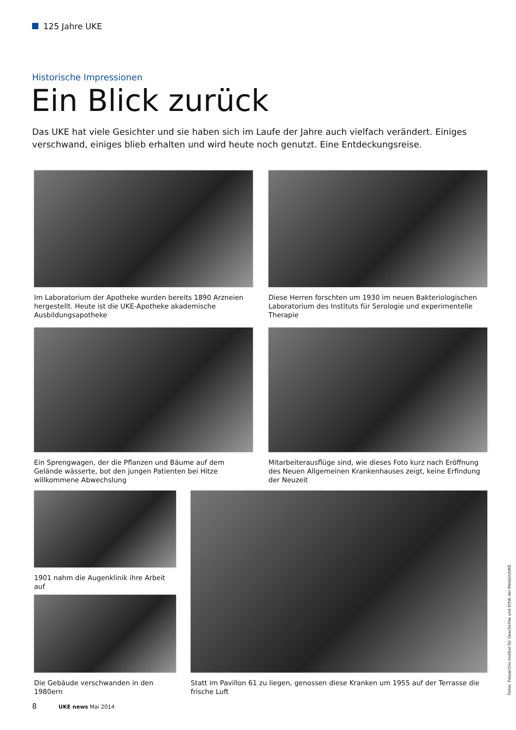125 Jahre UKE
Historische Impressionen
Ein Blick zurück
Das UKE hat viele Gesichter und sie haben sich im Laufe der Jahre auch vielfach verändert. Einiges verschwand, einiges blieb erhalten und wird heute noch genutzt. Eine Entdeckungsreise.
Im Laboratorium der Apotheke wurden bereits 1890 Arzneien herge­stellt. Heute ist die UKE-Apotheke akademische Ausbildungsapotheke
Diese Herren forschten um 1930 im neuen Bakteriologischen Labo­ratorium des Instituts für Serologie und experimentelle Therapie
Ein Sprengwagen, der die Pflanzen und Bäume auf dem Gelände wäs­serte, bot den jungen Patienten bei Hitze willkommene Abwechslung
Mitarbeiterausflüge sind, wie dieses Foto kurz nach Eröffnung des Neuen Allgemeinen Krankenhauses zeigt, keine Erfindung der Neuzeit
1901 nahm die Augenklinik ihre Arbeit auf
Die Gebäude verschwanden in den 1980ern
Statt im Pavillon 61 zu liegen, genossen diese Kranken um 1955 auf der Terrasse die frische Luft
Fotos: Fotoarchiv Institut für Geschichte und Ethik der Medizin/UKE
8 UKE news Mai 2014